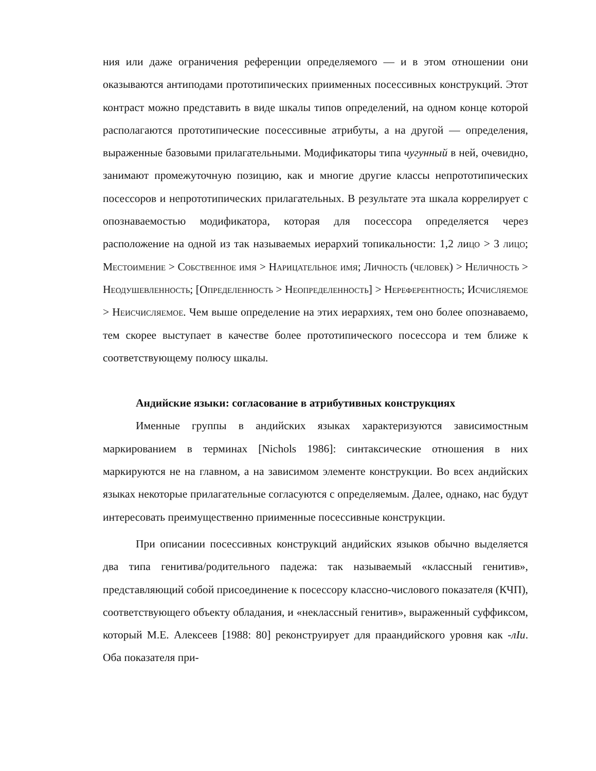ния или даже ограничения референции определяемого — и в этом отношении они оказываются антиподами прототипических прииме­нных посессивных конструкций. Этот контраст можно представить в виде шкалы типов опреде­лений, на одном конце которой располагаются прототипические посессивные атрибуты, а на другой — определения, выраженные базовыми прилагатель­ными. Модификаторы типа чугунный в ней, очевидно, занимают промежу­точную позицию, как и многие другие классы непрототипических посессоров и непрототипических прилагательных. В результате эта шкала коррелирует с опознаваемостью модификатора, которая для посессора определяется через расположение на одной из так называемых иерархий топикальности: 1,2 ли­цо > 3 лицо; Местоимение > Собственное имя > Нарицательное имя; Лич­ность (человек) > Неличность > Неодушевленность; [Определенность > Неопределенность] > Нереферентность; Исчисляемое > Неисчисляемое. Чем выше определение на этих иерархиях, тем оно более опознаваемо, тем скорее выступает в качестве более прототипического посессора и тем ближе к соответствующему полюсу шкалы.
Андийские языки: согласование в атрибутивных конструкциях
Именные группы в андийских языках характеризуются зависимостным маркированием в терминах [Nichols 1986]: синтаксические отношения в них маркируются не на главном, а на зависимом элементе конструкции. Во всех андийских языках некоторые прилагательные согласуются с определяемым. Далее, однако, нас будут интересовать преимущественно прииме­нные посес­сивные конструкции.
При описании посессивных конструкций андийских языков обычно выделяется два типа генитива/родительного падежа: так называемый «класс­ный генитив», представляющий собой присоединение к посессору классно-числового показателя (КЧП), соответствующего объекту обладания, и «не­классный генитив», выраженный суффиксом, который М.Е. Алексеев [1988: 80] реконструирует для праандийского уровня как -лIи. Оба показателя при-